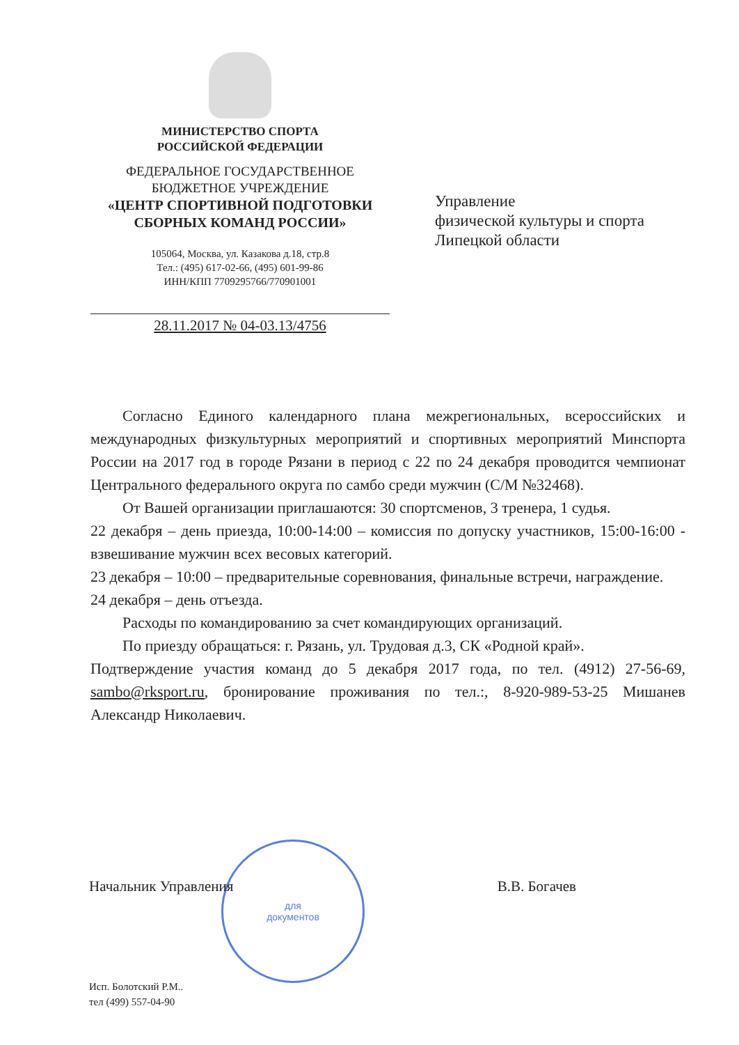МИНИСТЕРСТВО СПОРТА
РОССИЙСКОЙ ФЕДЕРАЦИИ
ФЕДЕРАЛЬНОЕ ГОСУДАРСТВЕННОЕ
БЮДЖЕТНОЕ УЧРЕЖДЕНИЕ
«ЦЕНТР СПОРТИВНОЙ ПОДГОТОВКИ
СБОРНЫХ КОМАНД РОССИИ»
105064, Москва, ул. Казакова д.18, стр.8
Тел.: (495) 617-02-66, (495) 601-99-86
ИНН/КПП 7709295766/770901001
28.11.2017 № 04-03.13/4756
Управление
физической культуры и спорта
Липецкой области
Согласно Единого календарного плана межрегиональных, всероссийских и международных физкультурных мероприятий и спортивных мероприятий Минспорта России на 2017 год в городе Рязани в период с 22 по 24 декабря проводится чемпионат Центрального федерального округа по самбо среди мужчин (С/М №32468).
От Вашей организации приглашаются: 30 спортсменов, 3 тренера, 1 судья.
22 декабря – день приезда, 10:00-14:00 – комиссия по допуску участников, 15:00-16:00 - взвешивание мужчин всех весовых категорий.
23 декабря – 10:00 – предварительные соревнования, финальные встречи, награждение.
24 декабря – день отъезда.
Расходы по командированию за счет командирующих организаций.
По приезду обращаться: г. Рязань, ул. Трудовая д.3, СК «Родной край».
Подтверждение участия команд до 5 декабря 2017 года, по тел. (4912) 27-56-69, sambo@rksport.ru, бронирование проживания по тел.:, 8-920-989-53-25 Мишанев Александр Николаевич.
для
документов
Начальник Управления В.В. Богачев
Исп. Болотский Р.М..
тел (499) 557-04-90